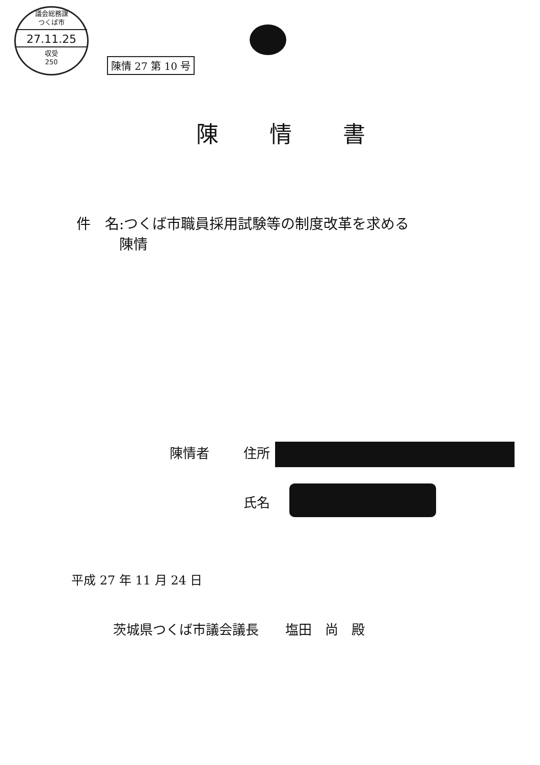議会総務課
つくば市
27.11.25
収受
250
陳情 27 第 10 号
陳情書
件　名:つくば市職員採用試験等の制度改革を求める
　　　陳情
陳情者 住所
氏名
平成 27 年 11 月 24 日
茨城県つくば市議会議長　　塩田　尚　殿